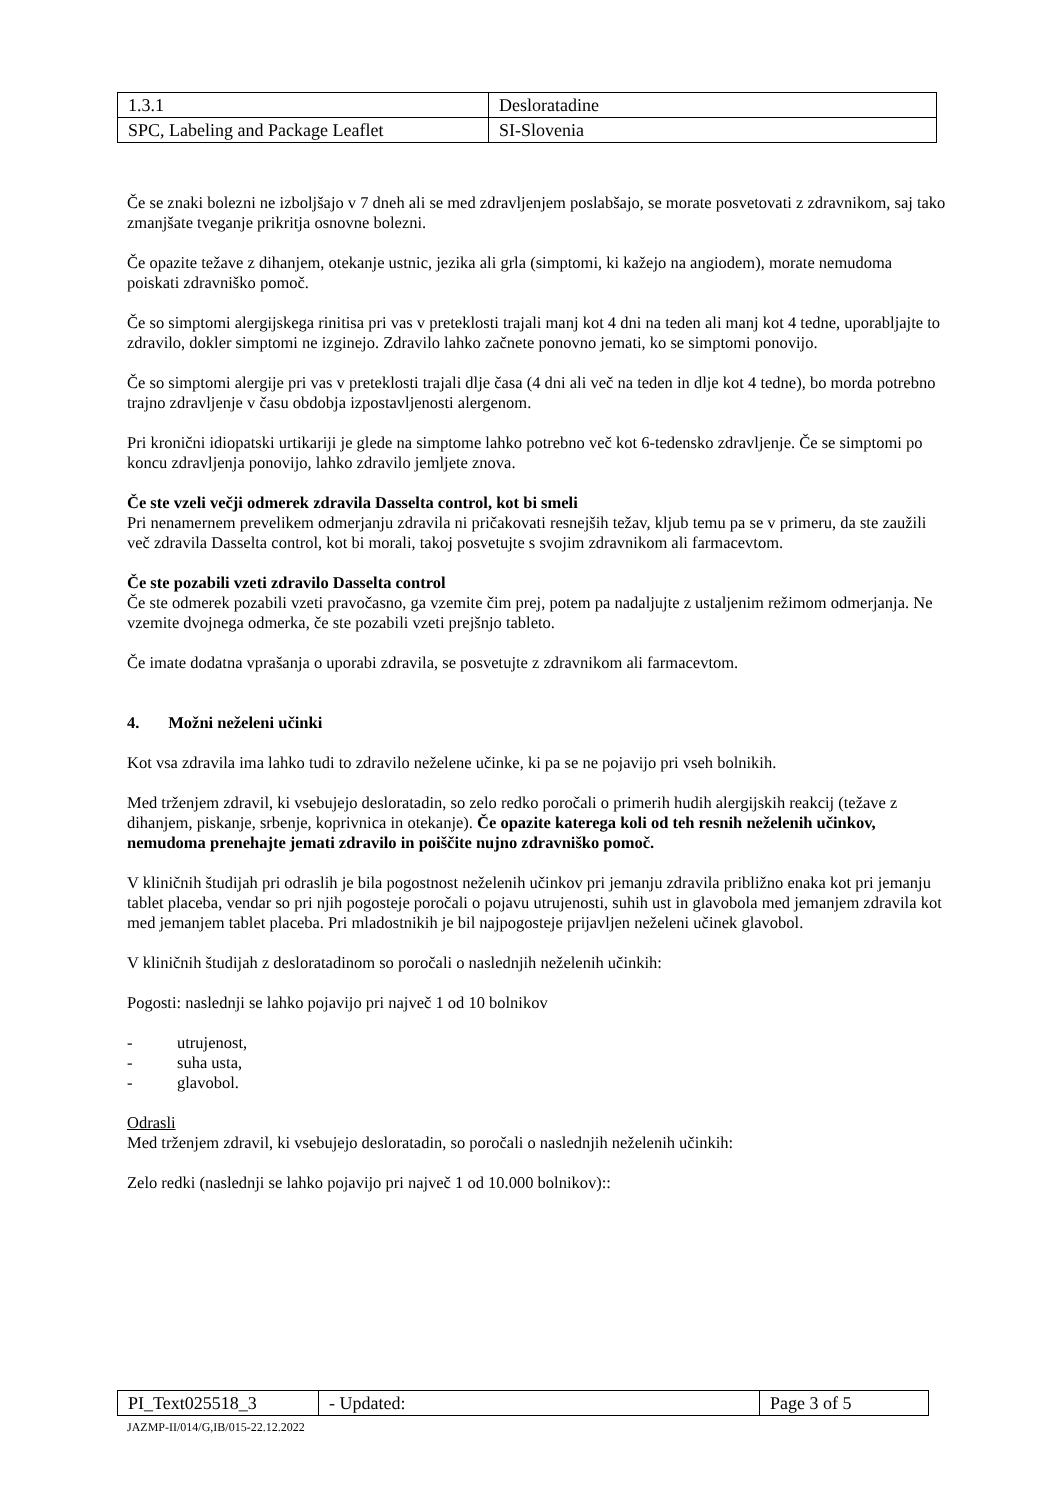| 1.3.1 | Desloratadine |
| SPC, Labeling and Package Leaflet | SI-Slovenia |
Če se znaki bolezni ne izboljšajo v 7 dneh ali se med zdravljenjem poslabšajo, se morate posvetovati z zdravnikom, saj tako zmanjšate tveganje prikritja osnovne bolezni.
Če opazite težave z dihanjem, otekanje ustnic, jezika ali grla (simptomi, ki kažejo na angiodem), morate nemudoma poiskati zdravniško pomoč.
Če so simptomi alergijskega rinitisa pri vas v preteklosti trajali manj kot 4 dni na teden ali manj kot 4 tedne, uporabljajte to zdravilo, dokler simptomi ne izginejo. Zdravilo lahko začnete ponovno jemati, ko se simptomi ponovijo.
Če so simptomi alergije pri vas v preteklosti trajali dlje časa (4 dni ali več na teden in dlje kot 4 tedne), bo morda potrebno trajno zdravljenje v času obdobja izpostavljenosti alergenom.
Pri kronični idiopatski urtikariji je glede na simptome lahko potrebno več kot 6-tedensko zdravljenje. Če se simptomi po koncu zdravljenja ponovijo, lahko zdravilo jemljete znova.
Če ste vzeli večji odmerek zdravila Dasselta control, kot bi smeli
Pri nenamernem prevelikem odmerjanju zdravila ni pričakovati resnejših težav, kljub temu pa se v primeru, da ste zaužili več zdravila Dasselta control, kot bi morali, takoj posvetujte s svojim zdravnikom ali farmacevtom.
Če ste pozabili vzeti zdravilo Dasselta control
Če ste odmerek pozabili vzeti pravočasno, ga vzemite čim prej, potem pa nadaljujte z ustaljenim režimom odmerjanja. Ne vzemite dvojnega odmerka, če ste pozabili vzeti prejšnjo tableto.
Če imate dodatna vprašanja o uporabi zdravila, se posvetujte z zdravnikom ali farmacevtom.
4. Možni neželeni učinki
Kot vsa zdravila ima lahko tudi to zdravilo neželene učinke, ki pa se ne pojavijo pri vseh bolnikih.
Med trženjem zdravil, ki vsebujejo desloratadin, so zelo redko poročali o primerih hudih alergijskih reakcij (težave z dihanjem, piskanje, srbenje, koprivnica in otekanje). Če opazite katerega koli od teh resnih neželenih učinkov, nemudoma prenehajte jemati zdravilo in poiščite nujno zdravniško pomoč.
V kliničnih študijah pri odraslih je bila pogostnost neželenih učinkov pri jemanju zdravila približno enaka kot pri jemanju tablet placeba, vendar so pri njih pogosteje poročali o pojavu utrujenosti, suhih ust in glavobola med jemanjem zdravila kot med jemanjem tablet placeba. Pri mladostnikih je bil najpogosteje prijavljen neželeni učinek glavobol.
V kliničnih študijah z desloratadinom so poročali o naslednjih neželenih učinkih:
Pogosti: naslednji se lahko pojavijo pri največ 1 od 10 bolnikov
- utrujenost,
- suha usta,
- glavobol.
Odrasli
Med trženjem zdravil, ki vsebujejo desloratadin, so poročali o naslednjih neželenih učinkih:
Zelo redki (naslednji se lahko pojavijo pri največ 1 od 10.000 bolnikov)::
| PI_Text025518_3 | - Updated: | Page 3 of 5 |
JAZMP-II/014/G,IB/015-22.12.2022